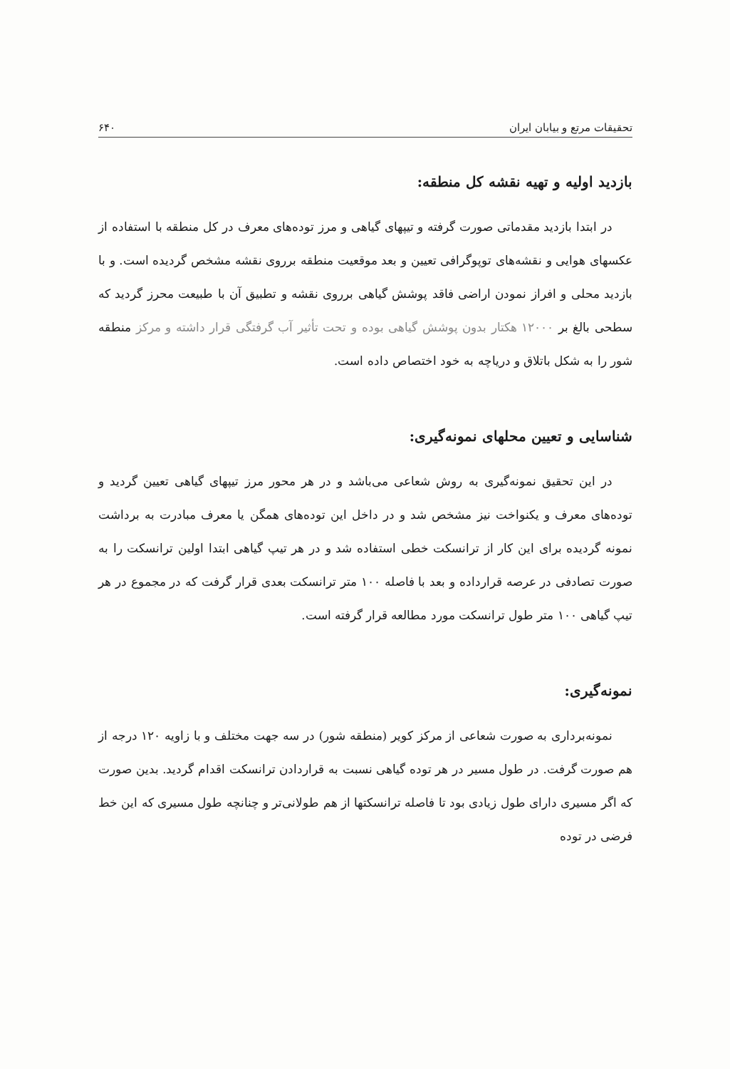تحقیقات مرتع و بیابان ایران ۶۴۰
بازدید اولیه و تهیه نقشه کل منطقه:
در ابتدا بازدید مقدماتی صورت گرفته و تیپهای گیاهی و مرز توده‌های معرف در کل منطقه با استفاده از عکسهای هوایی و نقشه‌های توپوگرافی تعیین و بعد موقعیت منطقه برروی نقشه مشخص گردیده است. و با بازدید محلی و افراز نمودن اراضی فاقد پوشش گیاهی برروی نقشه و تطبیق آن با طبیعت محرز گردید که سطحی بالغ بر ۱۲۰۰۰ هکتار بدون پوشش گیاهی بوده و تحت تأثیر آب گرفتگی قرار داشته و مرکز منطقه شور را به شکل باتلاق و دریاچه به خود اختصاص داده است.
شناسایی و تعیین محلهای نمونه‌گیری:
در این تحقیق نمونه‌گیری به روش شعاعی می‌باشد و در هر محور مرز تیپهای گیاهی تعیین گردید و توده‌های معرف و یکنواخت نیز مشخص شد و در داخل این توده‌های همگن یا معرف مبادرت به برداشت نمونه گردیده برای این کار از ترانسکت خطی استفاده شد و در هر تیپ گیاهی ابتدا اولین ترانسکت را به صورت تصادفی در عرصه قرارداده و بعد با فاصله ۱۰۰ متر ترانسکت بعدی قرار گرفت که در مجموع در هر تیپ گیاهی ۱۰۰ متر طول ترانسکت مورد مطالعه قرار گرفته است.
نمونه‌گیری:
نمونه‌برداری به صورت شعاعی از مرکز کویر (منطقه شور) در سه جهت مختلف و با زاویه ۱۲۰ درجه از هم صورت گرفت. در طول مسیر در هر توده گیاهی نسبت به قراردادن ترانسکت اقدام گردید. بدین صورت که اگر مسیری دارای طول زیادی بود تا فاصله ترانسکتها از هم طولانی‌تر و چنانچه طول مسیری که این خط فرضی در توده